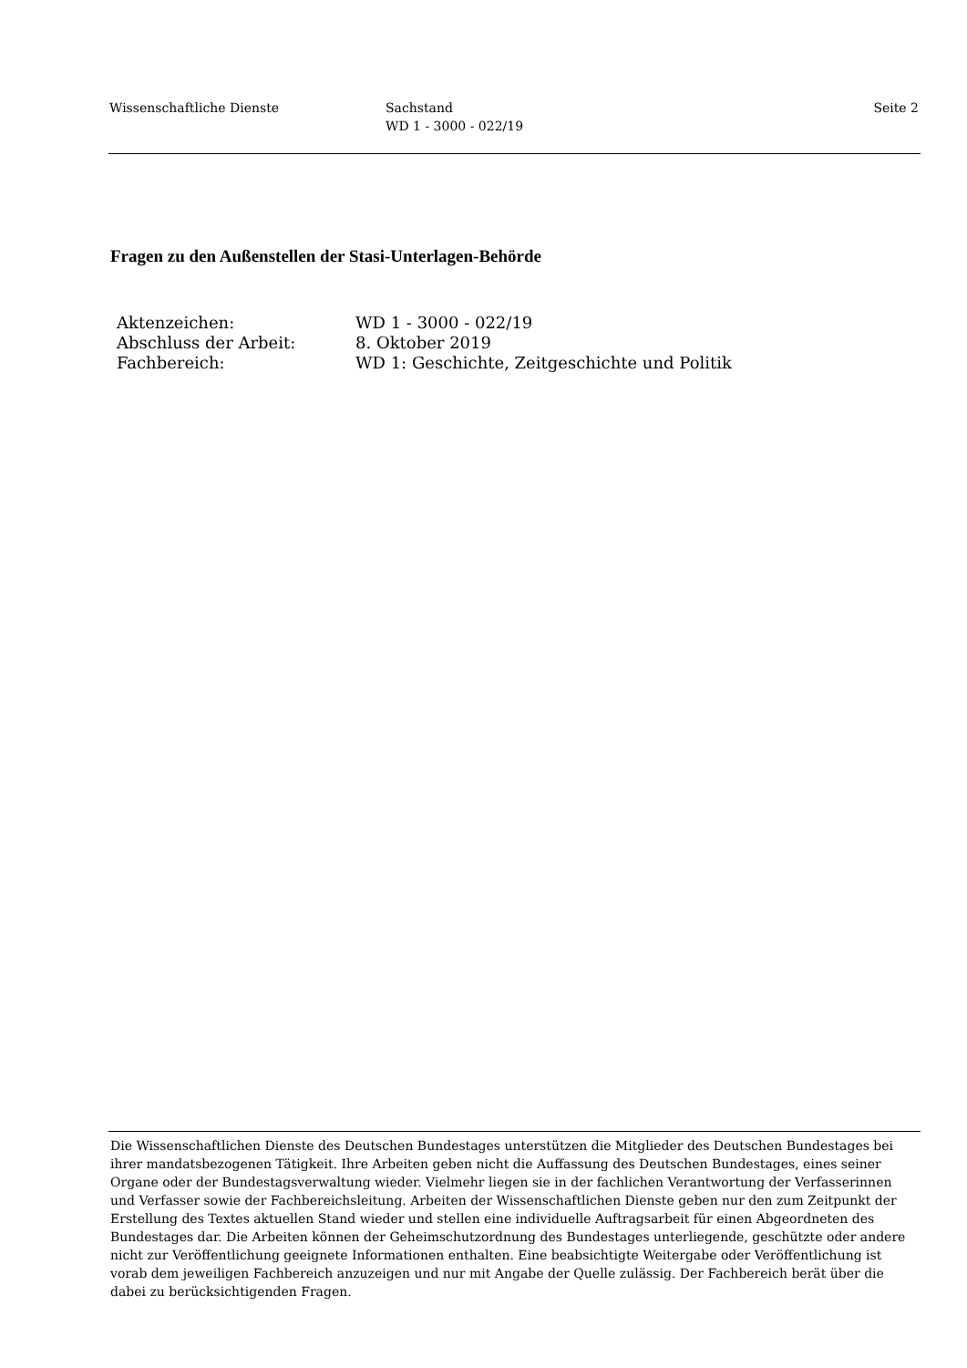Wissenschaftliche Dienste Sachstand
WD 1 - 3000 - 022/19
Seite 2
Fragen zu den Außenstellen der Stasi-Unterlagen-Behörde
| Aktenzeichen: | WD 1 - 3000 - 022/19 |
| Abschluss der Arbeit: | 8. Oktober 2019 |
| Fachbereich: | WD 1: Geschichte, Zeitgeschichte und Politik |
Die Wissenschaftlichen Dienste des Deutschen Bundestages unterstützen die Mitglieder des Deutschen Bundestages bei ihrer mandatsbezogenen Tätigkeit. Ihre Arbeiten geben nicht die Auffassung des Deutschen Bundestages, eines seiner Organe oder der Bundestagsverwaltung wieder. Vielmehr liegen sie in der fachlichen Verantwortung der Verfasserinnen und Verfasser sowie der Fachbereichsleitung. Arbeiten der Wissenschaftlichen Dienste geben nur den zum Zeitpunkt der Erstellung des Textes aktuellen Stand wieder und stellen eine individuelle Auftragsarbeit für einen Abgeordneten des Bundestages dar. Die Arbeiten können der Geheimschutzordnung des Bundestages unterliegende, geschützte oder andere nicht zur Veröffentlichung geeignete Informationen enthalten. Eine beabsichtigte Weitergabe oder Veröffentlichung ist vorab dem jeweiligen Fachbereich anzuzeigen und nur mit Angabe der Quelle zulässig. Der Fachbereich berät über die dabei zu berücksichtigenden Fragen.